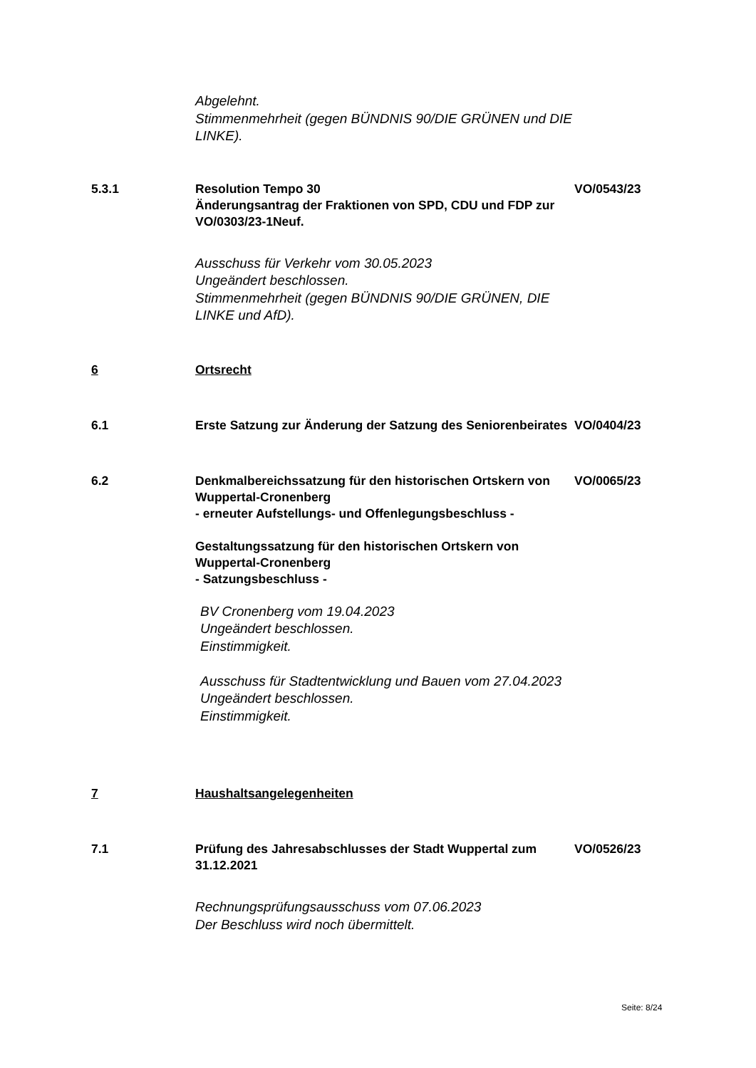Abgelehnt.
Stimmenmehrheit (gegen BÜNDNIS 90/DIE GRÜNEN und DIE LINKE).
5.3.1 Resolution Tempo 30
Änderungsantrag der Fraktionen von SPD, CDU und FDP zur VO/0303/23-1Neuf.
VO/0543/23
Ausschuss für Verkehr vom 30.05.2023
Ungeändert beschlossen.
Stimmenmehrheit (gegen BÜNDNIS 90/DIE GRÜNEN, DIE LINKE und AfD).
6 Ortsrecht
6.1 Erste Satzung zur Änderung der Satzung des Seniorenbeirates
VO/0404/23
6.2 Denkmalbereichssatzung für den historischen Ortskern von Wuppertal-Cronenberg
- erneuter Aufstellungs- und Offenlegungsbeschluss -
Gestaltungssatzung für den historischen Ortskern von Wuppertal-Cronenberg
- Satzungsbeschluss -
VO/0065/23
BV Cronenberg vom 19.04.2023
Ungeändert beschlossen.
Einstimmigkeit.
Ausschuss für Stadtentwicklung und Bauen vom 27.04.2023
Ungeändert beschlossen.
Einstimmigkeit.
7 Haushaltsangelegenheiten
7.1 Prüfung des Jahresabschlusses der Stadt Wuppertal zum 31.12.2021
VO/0526/23
Rechnungsprüfungsausschuss vom 07.06.2023
Der Beschluss wird noch übermittelt.
Seite: 8/24